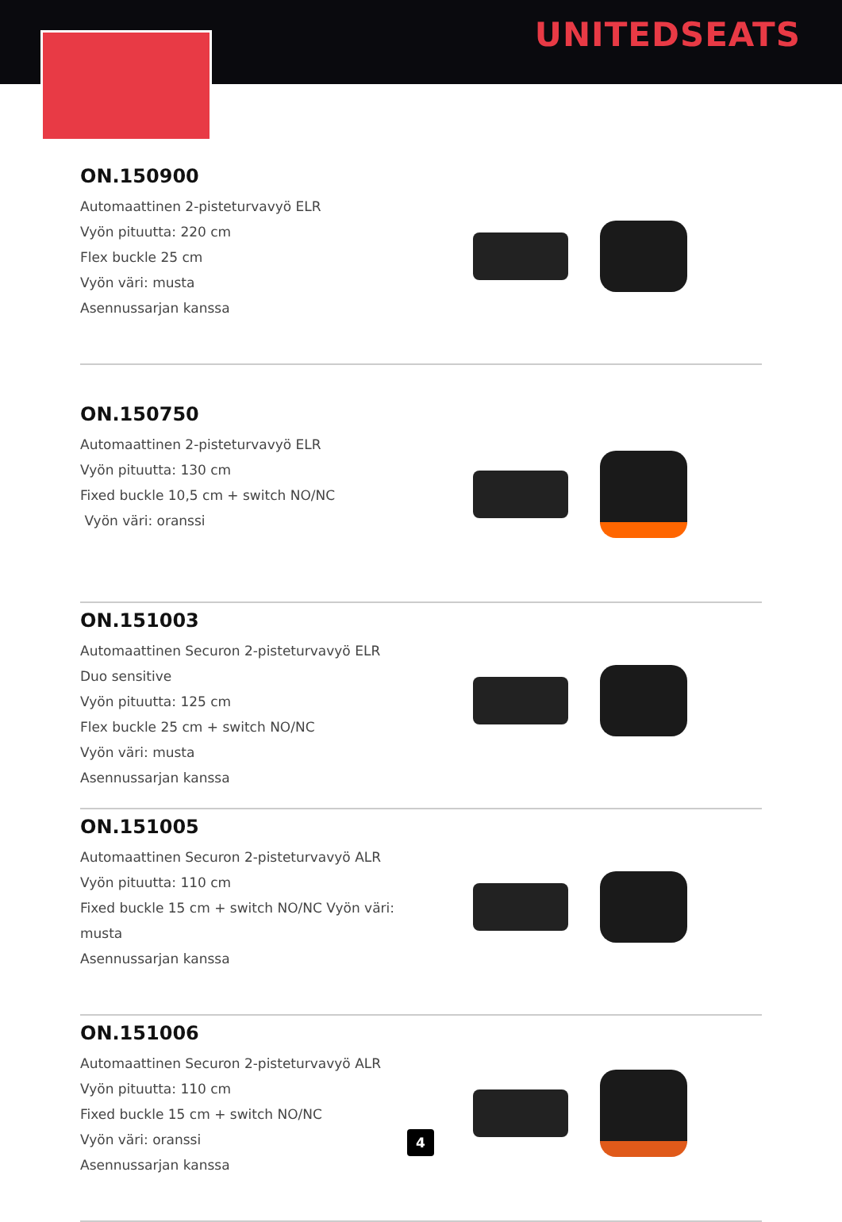UNITEDSEATS
ON.150900
Automaattinen 2-pisteturvavyö ELR
Vyön pituutta: 220 cm
Flex buckle 25 cm
Vyön väri: musta
Asennussarjan kanssa
ON.150750
Automaattinen 2-pisteturvavyö ELR
Vyön pituutta: 130 cm
Fixed buckle 10,5 cm + switch NO/NC
Vyön väri: oranssi
ON.151003
Automaattinen Securon 2-pisteturvavyö ELR
Duo sensitive
Vyön pituutta: 125 cm
Flex buckle 25 cm + switch NO/NC
Vyön väri: musta
Asennussarjan kanssa
ON.151005
Automaattinen Securon 2-pisteturvavyö ALR
Vyön pituutta: 110 cm
Fixed buckle 15 cm + switch NO/NC Vyön väri: musta
Asennussarjan kanssa
ON.151006
Automaattinen Securon 2-pisteturvavyö ALR
Vyön pituutta: 110 cm
Fixed buckle 15 cm + switch NO/NC
Vyön väri: oranssi
Asennussarjan kanssa
4